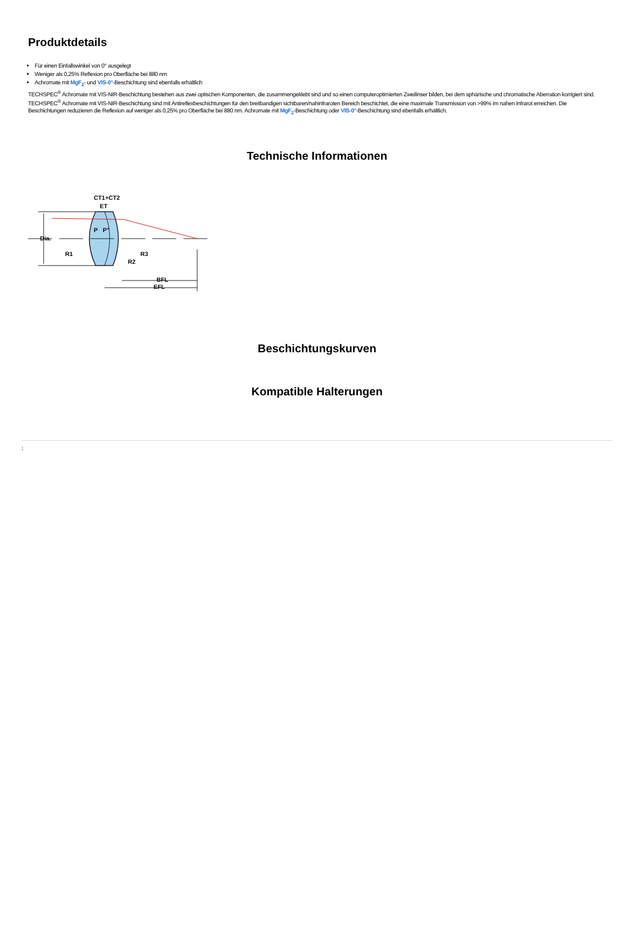Produktdetails
Für einen Einfallswinkel von 0° ausgelegt
Weniger als 0,25% Reflexion pro Oberfläche bei 880 nm
Achromate mit MgF<sub>2</sub>- und VIS-0°-Beschichtung sind ebenfalls erhältlich
TECHSPEC<sup>®</sup> Achromate mit VIS-NIR-Beschichtung bestehen aus zwei optischen Komponenten, die zusammengeklebt sind und so einen computeroptimierten Zweilinser bilden, bei dem sphärische und chromatische Aberration korrigiert sind. TECHSPEC<sup>®</sup> Achromate mit VIS-NIR-Beschichtung sind mit Antireflexbeschichtungen für den breitbandigen sichtbaren/nahinfraroten Bereich beschichtet, die eine maximale Transmission von >99% im nahen Infrarot erreichen. Die Beschichtungen reduzieren die Reflexion auf weniger als 0,25% pro Oberfläche bei 880 nm. Achromate mit MgF<sub>2</sub>-Beschichtung oder VIS-0°-Beschichtung sind ebenfalls erhältlich.
Technische Informationen
Dia.
P
P"
R1
R3
R2
CT1+CT2
ET
BFL
EFL
Beschichtungskurven
Kompatible Halterungen
;